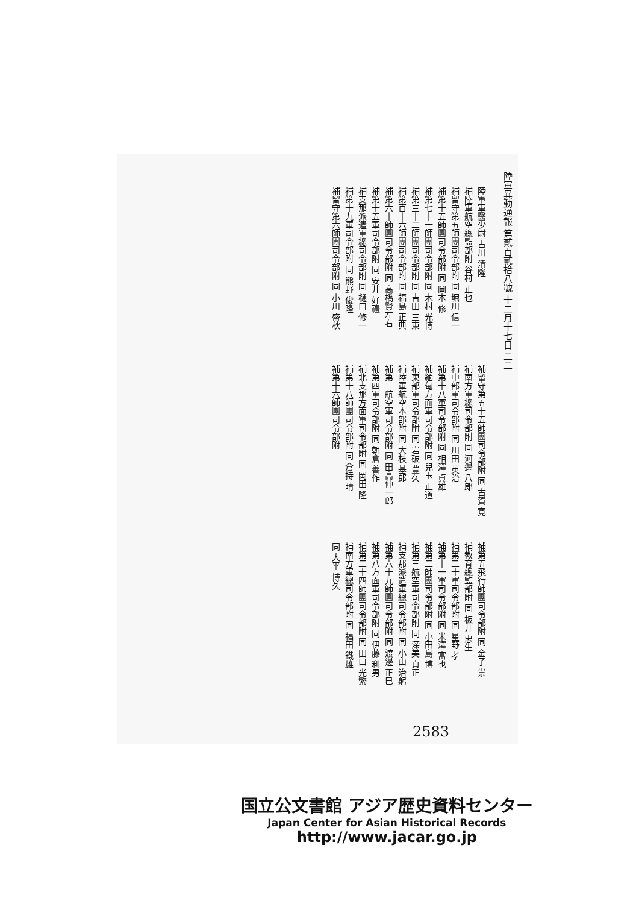陸軍異動通報 第貳百貳拾八號 十二月十七日 二二
陸軍軍醫少尉 古川 清隆
補陸軍航空總監部附 谷村 正也
補留守第五師團司令部附 同 堀川 信一
補第十五師團司令部附 同 岡本 修
補第七十一師團司令部附 同 木村 光博
補第三十二師團司令部附 同 吉田 三東
補第百十六師團司令部附 同 福島 正典
補第六十師團司令部附 同 高橋賢左右
補第十五軍司令部附 同 安井 好禮
補支那派遣軍總司令部附 同 樋口 修一
補第十九軍司令部附 同 熊野 俊隆
補留守第六師團司令部附 同 小川 盛秋
補留守第五十五師團司令部附 同 古賀 寛
補南方軍總司令部附 同 河邊 八郎
補中部軍司令部附 同 川田 英治
補第十八軍司令部附 同 相澤 貞雄
補緬甸方面軍司令部附 同 兒玉 正道
補東部軍司令部附 同 岩破 豊久
補陸軍航空本部附 同 大枝 基郎
補第三航空軍司令部附 同 田高仲一郎
補第四軍司令部附 同 朝倉 善作
補北支那方面軍司令部附 同 岡田 隆
補第十八師團司令部附 同 倉持 晴
補第十六師團司令部附
補第五飛行師團司令部附 同 金子 祟
補教育總監部附 同 板井 忠生
補第二十軍司令部附 同 星野 孝
補第十一軍司令部附 同 米澤 富也
補第二師團司令部附 同 小田島 博
補第三航空軍司令部附 同 深美 貞正
補支那派遣軍總司令部附 同 小山 治躬
補第六十九師團司令部附 同 渡邊 正巳
補第八方面軍司令部附 同 伊藤 利男
補第二十四師團司令部附 同 田口 光繁
補南方軍總司令部附 同 福田 鐵雄
同 大平 博久
2583
国立公文書館 アジア歴史資料センター
Japan Center for Asian Historical Records
http://www.jacar.go.jp